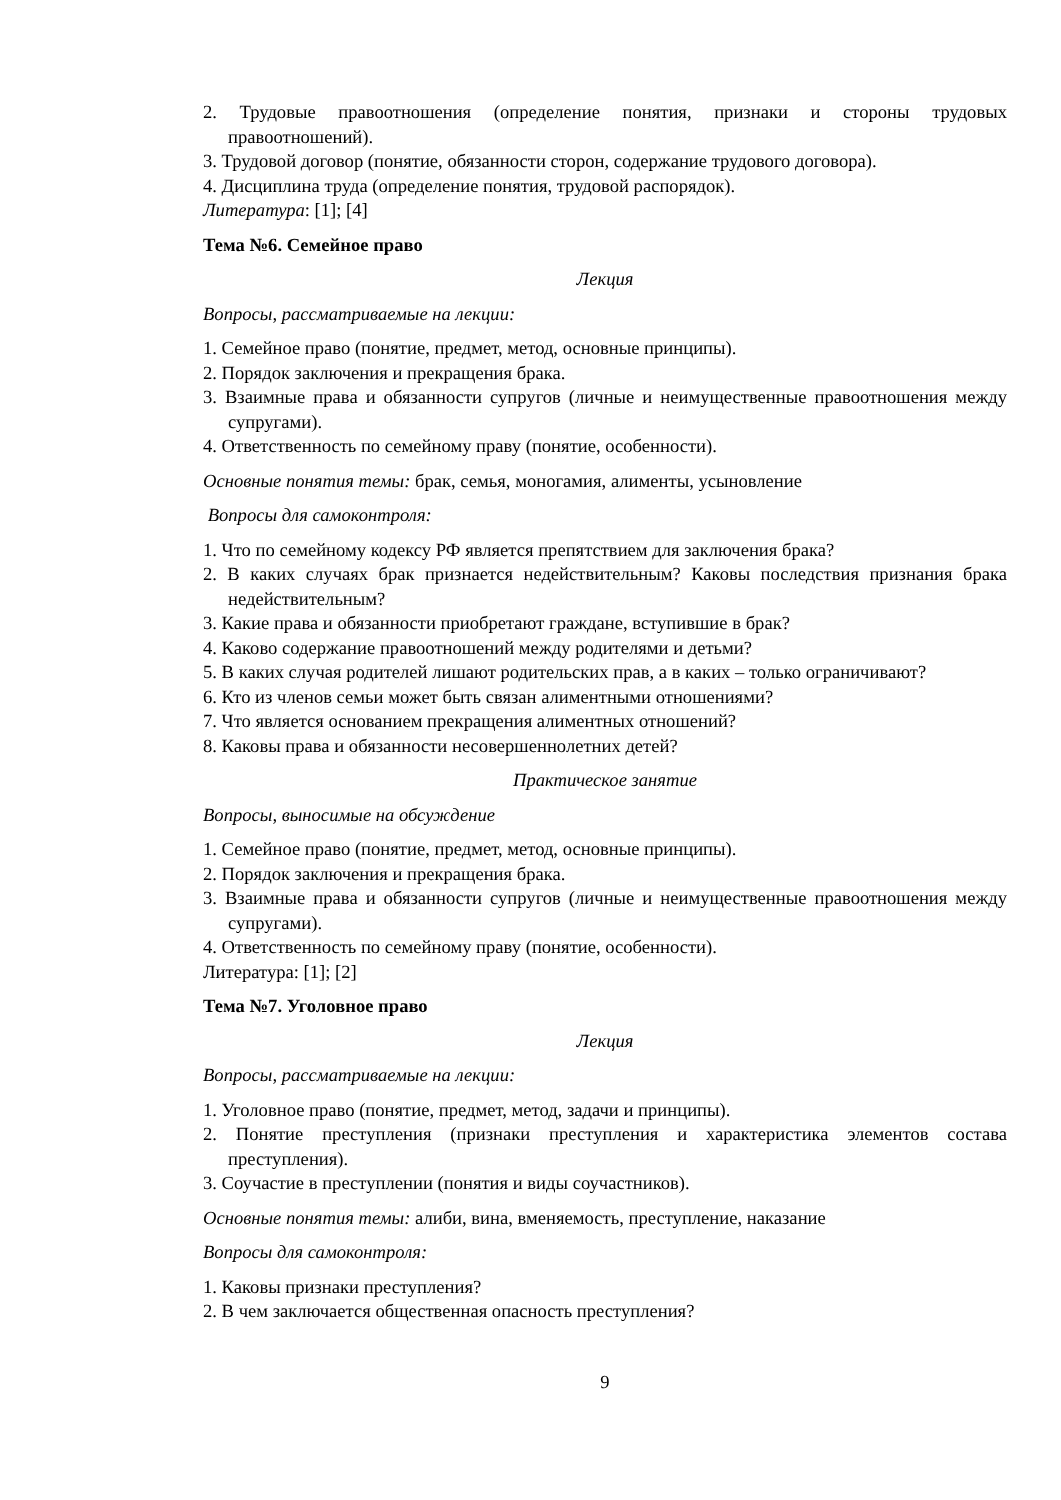2. Трудовые правоотношения (определение понятия, признаки и стороны трудовых правоотношений).
3. Трудовой договор (понятие, обязанности сторон, содержание трудового договора).
4. Дисциплина труда (определение понятия, трудовой распорядок).
Литература: [1]; [4]
Тема №6. Семейное право
Лекция
Вопросы, рассматриваемые на лекции:
1. Семейное право (понятие, предмет, метод, основные принципы).
2. Порядок заключения и прекращения брака.
3. Взаимные права и обязанности супругов (личные и неимущественные правоотношения между супругами).
4. Ответственность по семейному праву (понятие, особенности).
Основные понятия темы: брак, семья, моногамия, алименты, усыновление
Вопросы для самоконтроля:
1. Что по семейному кодексу РФ является препятствием для заключения брака?
2. В каких случаях брак признается недействительным? Каковы последствия признания брака недействительным?
3. Какие права и обязанности приобретают граждане, вступившие в брак?
4. Каково содержание правоотношений между родителями и детьми?
5. В каких случая родителей лишают родительских прав, а в каких – только ограничивают?
6. Кто из членов семьи может быть связан алиментными отношениями?
7. Что является основанием прекращения алиментных отношений?
8. Каковы права и обязанности несовершеннолетних детей?
Практическое занятие
Вопросы, выносимые на обсуждение
1. Семейное право (понятие, предмет, метод, основные принципы).
2. Порядок заключения и прекращения брака.
3. Взаимные права и обязанности супругов (личные и неимущественные правоотношения между супругами).
4. Ответственность по семейному праву (понятие, особенности).
Литература: [1]; [2]
Тема №7. Уголовное право
Лекция
Вопросы, рассматриваемые на лекции:
1. Уголовное право (понятие, предмет, метод, задачи и принципы).
2. Понятие преступления (признаки преступления и характеристика элементов состава преступления).
3. Соучастие в преступлении (понятия и виды соучастников).
Основные понятия темы: алиби, вина, вменяемость, преступление, наказание
Вопросы для самоконтроля:
1. Каковы признаки преступления?
2. В чем заключается общественная опасность преступления?
9